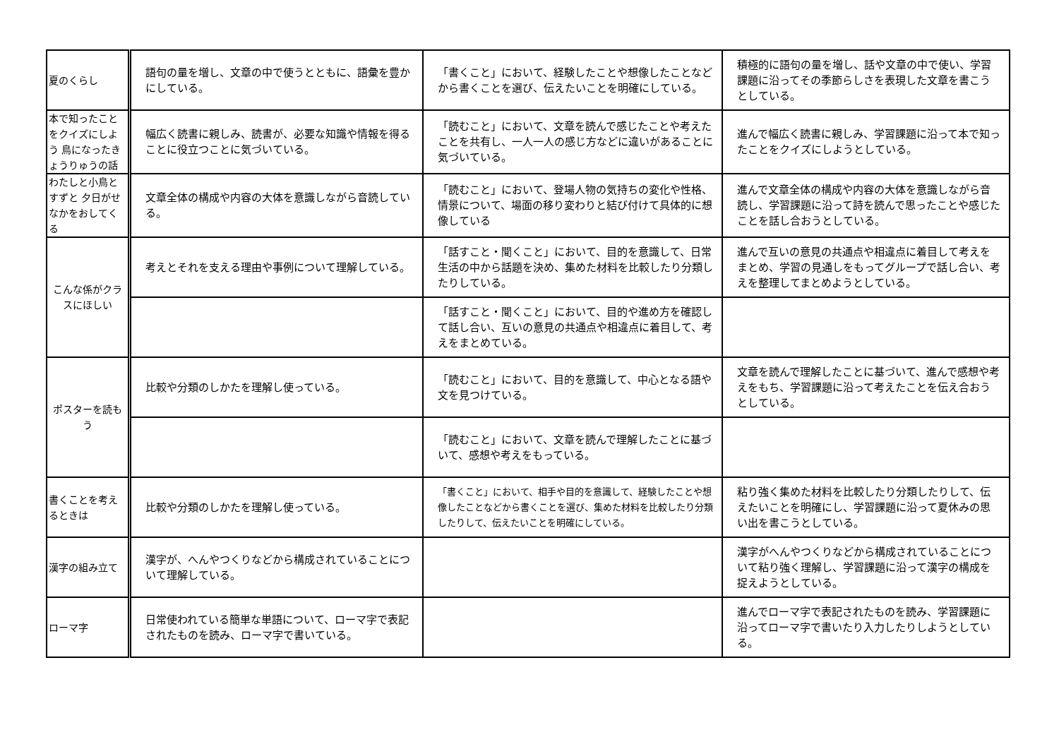| 夏のくらし | 語句の量を増し、文章の中で使うとともに、語彙を豊かにしている。 | 「書くこと」において、経験したことや想像したことなどから書くことを選び、伝えたいことを明確にしている。 | 積極的に語句の量を増し、話や文章の中で使い、学習課題に沿ってその季節らしさを表現した文章を書こうとしている。 |
| 本で知ったことをクイズにしよう 鳥になったきょうりゅうの話 | 幅広く読書に親しみ、読書が、必要な知識や情報を得ることに役立つことに気づいている。 | 「読むこと」において、文章を読んで感じたことや考えたことを共有し、一人一人の感じ方などに違いがあることに気づいている。 | 進んで幅広く読書に親しみ、学習課題に沿って本で知ったことをクイズにしようとしている。 |
| わたしと小鳥とすずと 夕日がせなかをおしてくる | 文章全体の構成や内容の大体を意識しながら音読している。 | 「読むこと」において、登場人物の気持ちの変化や性格、情景について、場面の移り変わりと結び付けて具体的に想像している | 進んで文章全体の構成や内容の大体を意識しながら音読し、学習課題に沿って詩を読んで思ったことや感じたことを話し合おうとしている。 |
| こんな係がクラスにほしい | 考えとそれを支える理由や事例について理解している。 | 「話すこと・聞くこと」において、目的を意識して、日常生活の中から話題を決め、集めた材料を比較したり分類したりしている。 | 進んで互いの意見の共通点や相違点に着目して考えをまとめ、学習の見通しをもってグループで話し合い、考えを整理してまとめようとしている。 |
| | | 「話すこと・聞くこと」において、目的や進め方を確認して話し合い、互いの意見の共通点や相違点に着目して、考えをまとめている。 | |
| ポスターを読もう | 比較や分類のしかたを理解し使っている。 | 「読むこと」において、目的を意識して、中心となる語や文を見つけている。 | 文章を読んで理解したことに基づいて、進んで感想や考えをもち、学習課題に沿って考えたことを伝え合おうとしている。 |
| | | 「読むこと」において、文章を読んで理解したことに基づいて、感想や考えをもっている。 | |
| 書くことを考えるときは | 比較や分類のしかたを理解し使っている。 | 「書くこと」において、相手や目的を意識して、経験したことや想像したことなどから書くことを選び、集めた材料を比較したり分類したりして、伝えたいことを明確にしている。 | 粘り強く集めた材料を比較したり分類したりして、伝えたいことを明確にし、学習課題に沿って夏休みの思い出を書こうとしている。 |
| 漢字の組み立て | 漢字が、へんやつくりなどから構成されていることについて理解している。 | | 漢字がへんやつくりなどから構成されていることについて粘り強く理解し、学習課題に沿って漢字の構成を捉えようとしている。 |
| ローマ字 | 日常使われている簡単な単語について、ローマ字で表記されたものを読み、ローマ字で書いている。 | | 進んでローマ字で表記されたものを読み、学習課題に沿ってローマ字で書いたり入力したりしようとしている。 |